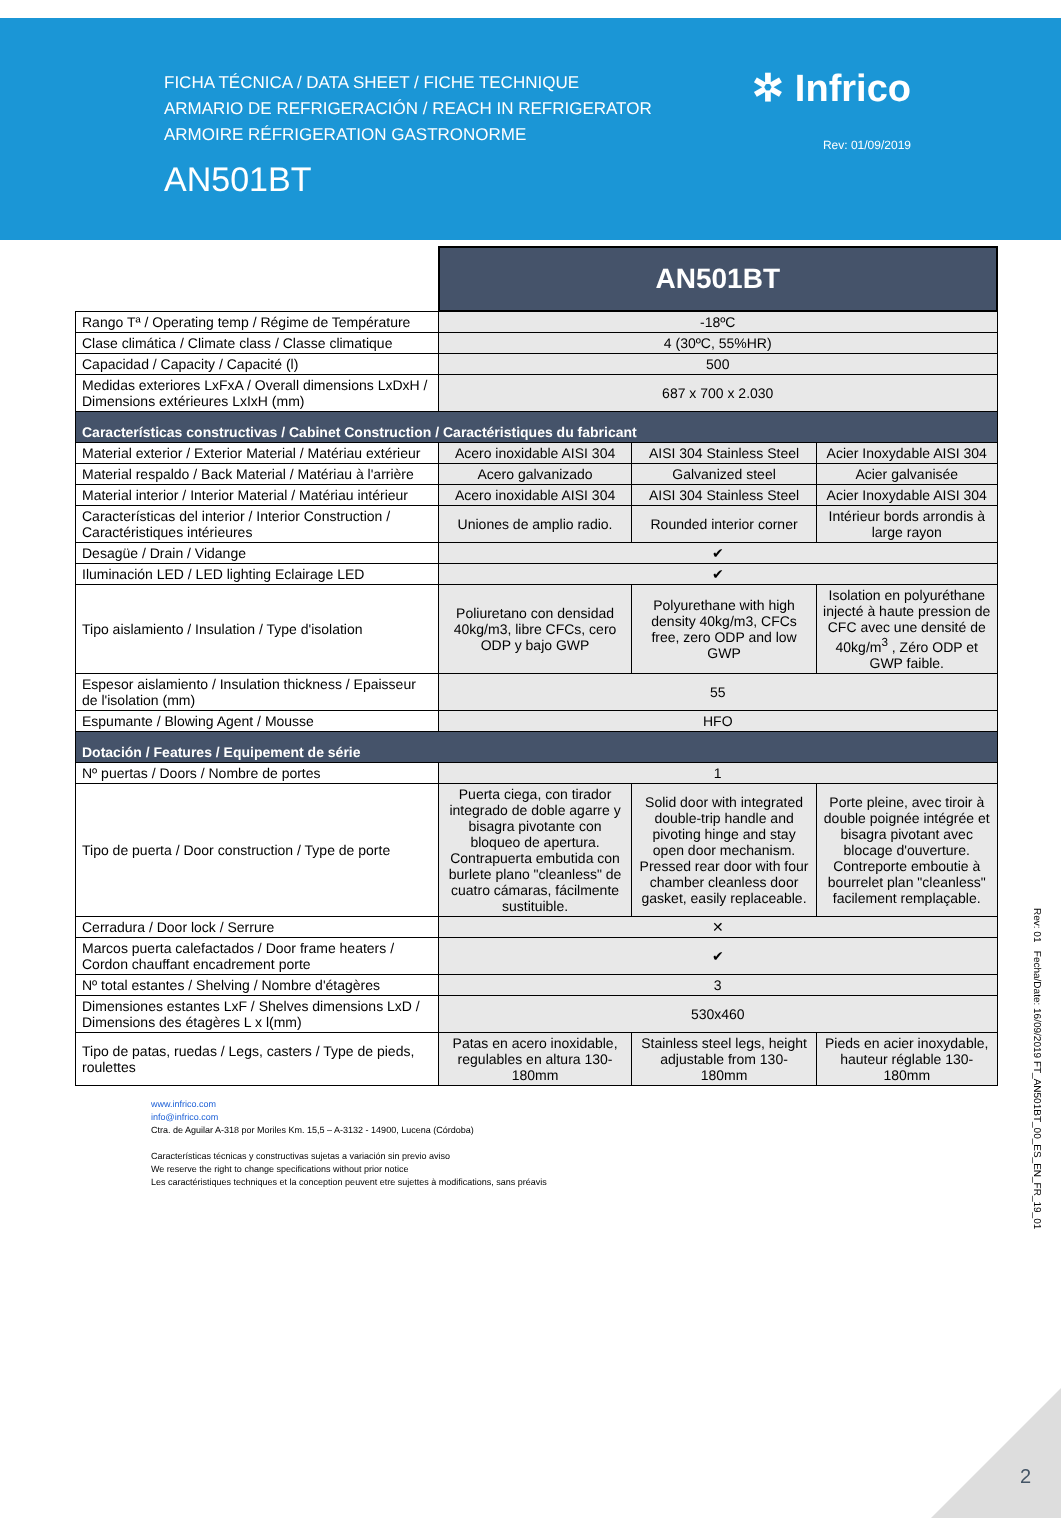FICHA TÉCNICA / DATA SHEET / FICHE TECHNIQUE
ARMARIO DE REFRIGERACIÓN / REACH IN REFRIGERATOR
ARMOIRE RÉFRIGERATION GASTRONORME
AN501BT
✲ Infrico
Rev: 01/09/2019
| | AN501BT | | |
| Rango Tª / Operating temp / Régime de Température | -18ºC | | |
| Clase climática / Climate class / Classe climatique | 4 (30ºC, 55%HR) | | |
| Capacidad / Capacity / Capacité (l) | 500 | | |
| Medidas exteriores LxFxA / Overall dimensions LxDxH / Dimensions extérieures LxIxH (mm) | 687 x 700 x 2.030 | | |
| Características constructivas / Cabinet Construction / Caractéristiques du fabricant | | | |
| Material exterior / Exterior Material / Matériau extérieur | Acero inoxidable AISI 304 | AISI 304 Stainless Steel | Acier Inoxydable AISI 304 |
| Material respaldo / Back Material / Matériau à l'arrière | Acero galvanizado | Galvanized steel | Acier galvanisée |
| Material interior / Interior Material / Matériau intérieur | Acero inoxidable AISI 304 | AISI 304 Stainless Steel | Acier Inoxydable AISI 304 |
| Características del interior / Interior Construction / Caractéristiques intérieures | Uniones de amplio radio. | Rounded interior corner | Intérieur bords arrondis à large rayon |
| Desagüe / Drain / Vidange | ✔ | | |
| Iluminación LED / LED lighting Eclairage LED | ✔ | | |
| Tipo aislamiento / Insulation / Type d'isolation | Poliuretano con densidad 40kg/m3, libre CFCs, cero ODP y bajo GWP | Polyurethane with high density 40kg/m3, CFCs free, zero ODP and low GWP | Isolation en polyuréthane injecté à haute pression de CFC avec une densité de 40kg/m<sup>3</sup> , Zéro ODP et GWP faible. |
| Espesor aislamiento / Insulation thickness / Epaisseur de l'isolation (mm) | 55 | | |
| Espumante / Blowing Agent / Mousse | HFO | | |
| Dotación / Features / Equipement de série | | | |
| Nº puertas / Doors / Nombre de portes | 1 | | |
| Tipo de puerta / Door construction / Type de porte | Puerta ciega, con tirador integrado de doble agarre y bisagra pivotante con bloqueo de apertura. Contrapuerta embutida con burlete plano "cleanless" de cuatro cámaras, fácilmente sustituible. | Solid door with integrated double-trip handle and pivoting hinge and stay open door mechanism. Pressed rear door with four chamber cleanless door gasket, easily replaceable. | Porte pleine, avec tiroir à double poignée intégrée et bisagra pivotant avec blocage d'ouverture. Contreporte emboutie à bourrelet plan "cleanless" facilement remplaçable. |
| Cerradura / Door lock / Serrure | ✕ | | |
| Marcos puerta calefactados / Door frame heaters / Cordon chauffant encadrement porte | ✔ | | |
| Nº total estantes / Shelving / Nombre d'étagères | 3 | | |
| Dimensiones estantes LxF / Shelves dimensions LxD / Dimensions des étagères L x l(mm) | 530x460 | | |
| Tipo de patas, ruedas / Legs, casters / Type de pieds, roulettes | Patas en acero inoxidable, regulables en altura 130-180mm | Stainless steel legs, height adjustable from 130-180mm | Pieds en acier inoxydable, hauteur réglable 130-180mm |
www.infrico.com
info@infrico.com
Ctra. de Aguilar A-318 por Moriles Km. 15,5 – A-3132 - 14900, Lucena (Córdoba)
Características técnicas y constructivas sujetas a variación sin previo aviso
We reserve the right to change specifications without prior notice
Les caractéristiques techniques et la conception peuvent etre sujettes à modifications, sans préavis
Rev: 01 Fecha/Date: 16/09/2019 FT_AN501BT_00_ES_EN_FR_19_01
2